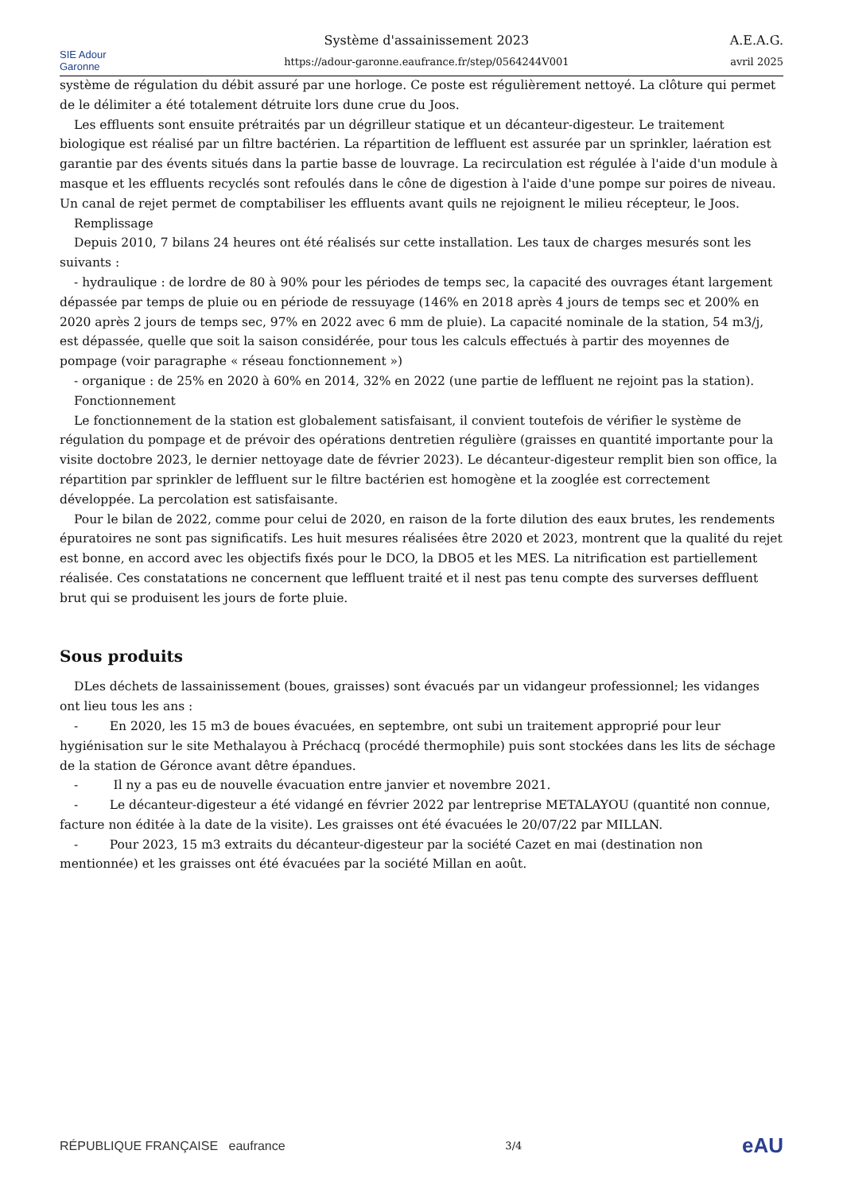SIE Adour Garonne
Système d'assainissement 2023
https://adour-garonne.eaufrance.fr/step/0564244V001
A.E.A.G.
avril 2025
système de régulation du débit assuré par une horloge. Ce poste est régulièrement nettoyé. La clôture qui permet de le délimiter a été totalement détruite lors dune crue du Joos.
Les effluents sont ensuite prétraités par un dégrilleur statique et un décanteur-digesteur. Le traitement biologique est réalisé par un filtre bactérien. La répartition de leffluent est assurée par un sprinkler, laération est garantie par des évents situés dans la partie basse de louvrage. La recirculation est régulée à l'aide d'un module à masque et les effluents recyclés sont refoulés dans le cône de digestion à l'aide d'une pompe sur poires de niveau. Un canal de rejet permet de comptabiliser les effluents avant quils ne rejoignent le milieu récepteur, le Joos.
Remplissage
Depuis 2010, 7 bilans 24 heures ont été réalisés sur cette installation. Les taux de charges mesurés sont les suivants :
- hydraulique : de lordre de 80 à 90% pour les périodes de temps sec, la capacité des ouvrages étant largement dépassée par temps de pluie ou en période de ressuyage (146% en 2018 après 4 jours de temps sec et 200% en 2020 après 2 jours de temps sec, 97% en 2022 avec 6 mm de pluie). La capacité nominale de la station, 54 m3/j, est dépassée, quelle que soit la saison considérée, pour tous les calculs effectués à partir des moyennes de pompage (voir paragraphe « réseau fonctionnement »)
- organique : de 25% en 2020 à 60% en 2014, 32% en 2022 (une partie de leffluent ne rejoint pas la station).
Fonctionnement
Le fonctionnement de la station est globalement satisfaisant, il convient toutefois de vérifier le système de régulation du pompage et de prévoir des opérations dentretien régulière (graisses en quantité importante pour la visite doctobre 2023, le dernier nettoyage date de février 2023). Le décanteur-digesteur remplit bien son office, la répartition par sprinkler de leffluent sur le filtre bactérien est homogène et la zooglée est correctement développée. La percolation est satisfaisante.
Pour le bilan de 2022, comme pour celui de 2020, en raison de la forte dilution des eaux brutes, les rendements épuratoires ne sont pas significatifs. Les huit mesures réalisées être 2020 et 2023, montrent que la qualité du rejet est bonne, en accord avec les objectifs fixés pour le DCO, la DBO5 et les MES. La nitrification est partiellement réalisée. Ces constatations ne concernent que leffluent traité et il nest pas tenu compte des surverses deffluent brut qui se produisent les jours de forte pluie.
Sous produits
DLes déchets de lassainissement (boues, graisses) sont évacués par un vidangeur professionnel; les vidanges ont lieu tous les ans :
- En 2020, les 15 m3 de boues évacuées, en septembre, ont subi un traitement approprié pour leur hygiénisation sur le site Methalayou à Préchacq (procédé thermophile) puis sont stockées dans les lits de séchage de la station de Géronce avant dêtre épandues.
- Il ny a pas eu de nouvelle évacuation entre janvier et novembre 2021.
- Le décanteur-digesteur a été vidangé en février 2022 par lentreprise METALAYOU (quantité non connue, facture non éditée à la date de la visite). Les graisses ont été évacuées le 20/07/22 par MILLAN.
- Pour 2023, 15 m3 extraits du décanteur-digesteur par la société Cazet en mai (destination non mentionnée) et les graisses ont été évacuées par la société Millan en août.
RÉPUBLIQUE FRANÇAISE eaufrance
3/4
eAU